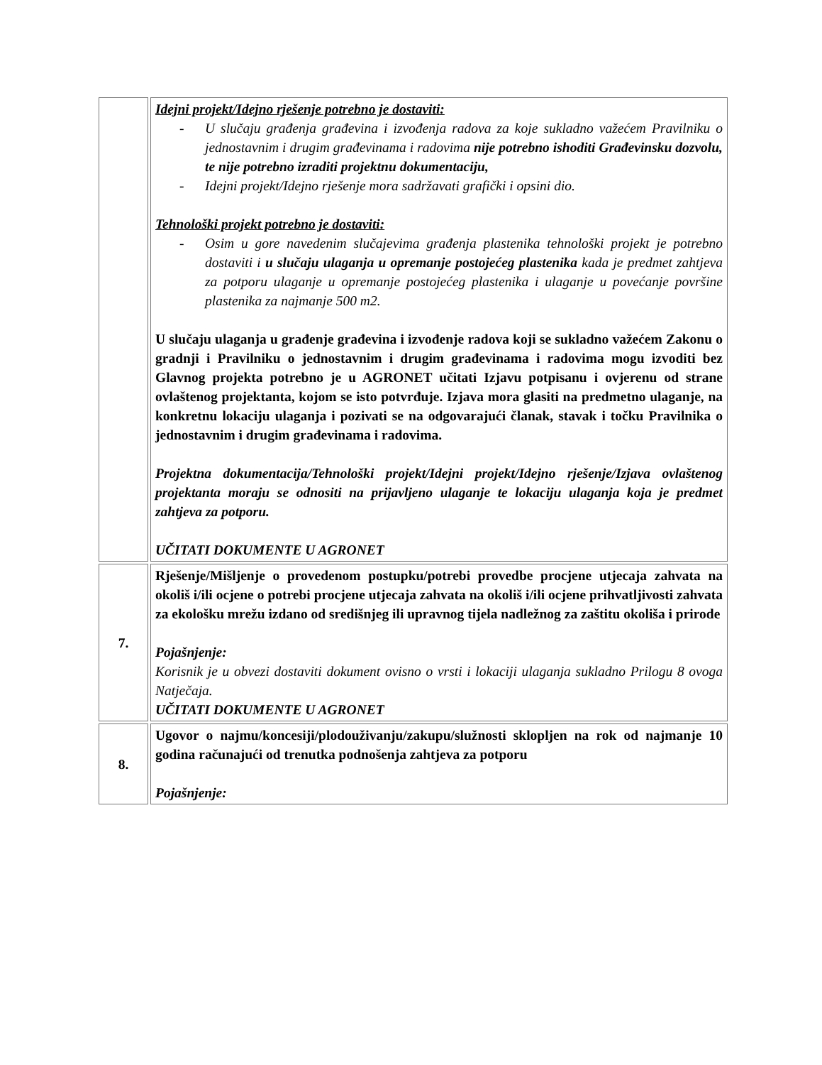| | Idejni projekt/Idejno rješenje potrebno je dostaviti: - U slučaju građenja građevina i izvođenja radova za koje sukladno važećem Pravilniku o jednostavnim i drugim građevinama i radovima nije potrebno ishoditi Građevinsku dozvolu, te nije potrebno izraditi projektnu dokumentaciju, - Idejni projekt/Idejno rješenje mora sadržavati grafički i opsini dio. Tehnološki projekt potrebno je dostaviti: - Osim u gore navedenim slučajevima građenja plastenika tehnološki projekt je potrebno dostaviti i u slučaju ulaganja u opremanje postojećeg plastenika kada je predmet zahtjeva za potporu ulaganje u opremanje postojećeg plastenika i ulaganje u povećanje površine plastenika za najmanje 500 m2. U slučaju ulaganja u građenje građevina i izvođenje radova koji se sukladno važećem Zakonu o gradnji i Pravilniku o jednostavnim i drugim građevinama i radovima mogu izvoditi bez Glavnog projekta potrebno je u AGRONET učitati Izjavu potpisanu i ovjerenu od strane ovlaštenog projektanta, kojom se isto potvrđuje. Izjava mora glasiti na predmetno ulaganje, na konkretnu lokaciju ulaganja i pozivati se na odgovarajući članak, stavak i točku Pravilnika o jednostavnim i drugim građevinama i radovima. Projektna dokumentacija/Tehnološki projekt/Idejni projekt/Idejno rješenje/Izjava ovlaštenog projektanta moraju se odnositi na prijavljeno ulaganje te lokaciju ulaganja koja je predmet zahtjeva za potporu. UČITATI DOKUMENTE U AGRONET |
| 7. | Rješenje/Mišljenje o provedenom postupku/potrebi provedbe procjene utjecaja zahvata na okoliš i/ili ocjene o potrebi procjene utjecaja zahvata na okoliš i/ili ocjene prihvatljivosti zahvata za ekološku mrežu izdano od središnjeg ili upravnog tijela nadležnog za zaštitu okoliša i prirode Pojašnjenje: Korisnik je u obvezi dostaviti dokument ovisno o vrsti i lokaciji ulaganja sukladno Prilogu 8 ovoga Natječaja. UČITATI DOKUMENTE U AGRONET |
| 8. | Ugovor o najmu/koncesiji/plodouživanju/zakupu/služnosti sklopljen na rok od najmanje 10 godina računajući od trenutka podnošenja zahtjeva za potporu Pojašnjenje: |